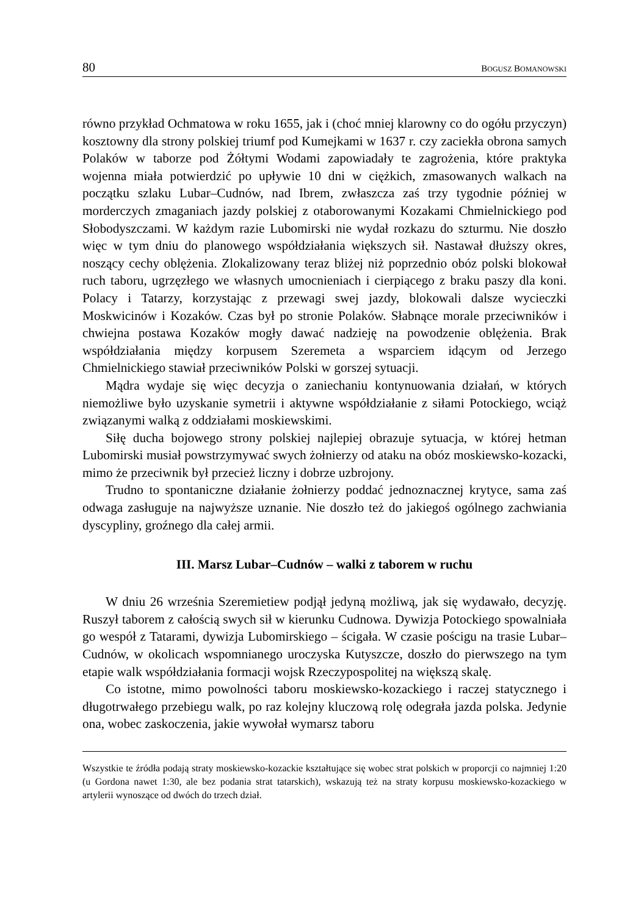80 BOGUSZ BOMANOWSKI
równo przykład Ochmatowa w roku 1655, jak i (choć mniej klarowny co do ogółu przyczyn) kosztowny dla strony polskiej triumf pod Kumejkami w 1637 r. czy zaciekła obrona samych Polaków w taborze pod Żółtymi Wodami zapowiadały te zagrożenia, które praktyka wojenna miała potwierdzić po upływie 10 dni w ciężkich, zmasowanych walkach na początku szlaku Lubar–Cudnów, nad Ibrem, zwłaszcza zaś trzy tygodnie później w morderczych zmaganiach jazdy polskiej z otaborowanymi Kozakami Chmielnickiego pod Słobodyszczami. W każdym razie Lubomirski nie wydał rozkazu do szturmu. Nie doszło więc w tym dniu do planowego współdziałania większych sił. Nastawał dłuższy okres, noszący cechy oblężenia. Zlokalizowany teraz bliżej niż poprzednio obóz polski blokował ruch taboru, ugrzęzłego we własnych umocnieniach i cierpiącego z braku paszy dla koni. Polacy i Tatarzy, korzystając z przewagi swej jazdy, blokowali dalsze wycieczki Moskwicinów i Kozaków. Czas był po stronie Polaków. Słabnące morale przeciwników i chwiejna postawa Kozaków mogły dawać nadzieję na powodzenie oblężenia. Brak współdziałania między korpusem Szeremeta a wsparciem idącym od Jerzego Chmielnickiego stawiał przeciwników Polski w gorszej sytuacji.
Mądra wydaje się więc decyzja o zaniechaniu kontynuowania działań, w których niemożliwe było uzyskanie symetrii i aktywne współdziałanie z siłami Potockiego, wciąż związanymi walką z oddziałami moskiewskimi.
Siłę ducha bojowego strony polskiej najlepiej obrazuje sytuacja, w której hetman Lubomirski musiał powstrzymywać swych żołnierzy od ataku na obóz moskiewsko-kozacki, mimo że przeciwnik był przecież liczny i dobrze uzbrojony.
Trudno to spontaniczne działanie żołnierzy poddać jednoznacznej krytyce, sama zaś odwaga zasługuje na najwyższe uznanie. Nie doszło też do jakiegoś ogólnego zachwiania dyscypliny, groźnego dla całej armii.
III. Marsz Lubar–Cudnów – walki z taborem w ruchu
W dniu 26 września Szeremietiew podjął jedyną możliwą, jak się wydawało, decyzję. Ruszył taborem z całością swych sił w kierunku Cudnowa. Dywizja Potockiego spowalniała go wespół z Tatarami, dywizja Lubomirskiego – ścigała. W czasie pościgu na trasie Lubar–Cudnów, w okolicach wspomnianego uroczyska Kutyszcze, doszło do pierwszego na tym etapie walk współdziałania formacji wojsk Rzeczypospolitej na większą skalę.
Co istotne, mimo powolności taboru moskiewsko-kozackiego i raczej statycznego i długotrwałego przebiegu walk, po raz kolejny kluczową rolę odegrała jazda polska. Jedynie ona, wobec zaskoczenia, jakie wywołał wymarsz taboru
Wszystkie te źródła podają straty moskiewsko-kozackie kształtujące się wobec strat polskich w proporcji co najmniej 1:20 (u Gordona nawet 1:30, ale bez podania strat tatarskich), wskazują też na straty korpusu moskiewsko-kozackiego w artylerii wynoszące od dwóch do trzech dział.